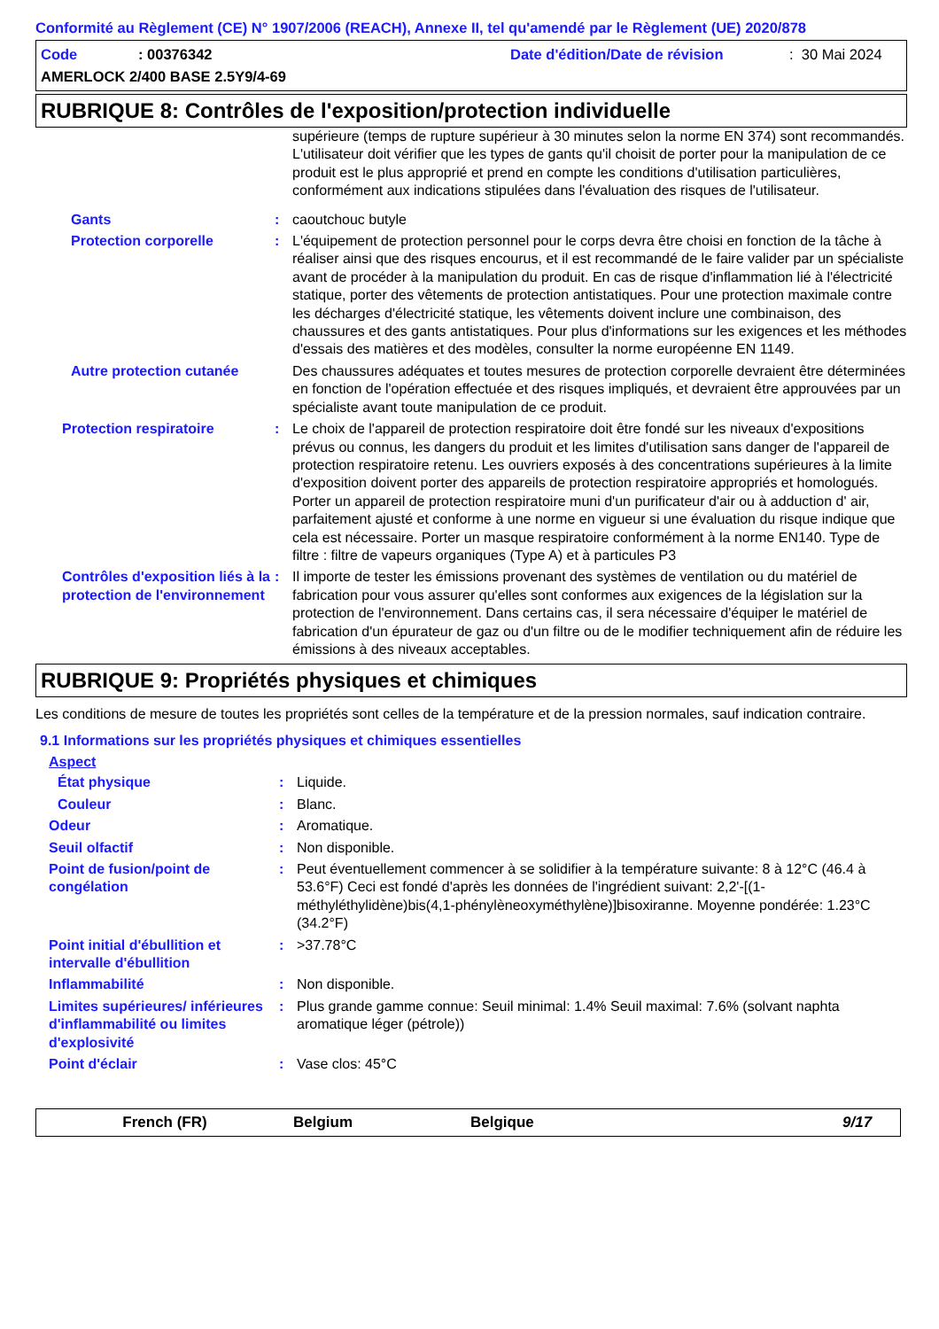Conformité au Règlement (CE) N° 1907/2006 (REACH), Annexe II, tel qu'amendé par le Règlement (UE) 2020/878
Code: 00376342 Date d'édition/Date de révision: 30 Mai 2024
AMERLOCK 2/400 BASE 2.5Y9/4-69
RUBRIQUE 8: Contrôles de l'exposition/protection individuelle
supérieure (temps de rupture supérieur à 30 minutes selon la norme EN 374) sont recommandés. L'utilisateur doit vérifier que les types de gants qu'il choisit de porter pour la manipulation de ce produit est le plus approprié et prend en compte les conditions d'utilisation particulières, conformément aux indications stipulées dans l'évaluation des risques de l'utilisateur.
Gants: caoutchouc butyle
Protection corporelle: L'équipement de protection personnel pour le corps devra être choisi en fonction de la tâche à réaliser ainsi que des risques encourus, et il est recommandé de le faire valider par un spécialiste avant de procéder à la manipulation du produit. En cas de risque d'inflammation lié à l'électricité statique, porter des vêtements de protection antistatiques. Pour une protection maximale contre les décharges d'électricité statique, les vêtements doivent inclure une combinaison, des chaussures et des gants antistatiques. Pour plus d'informations sur les exigences et les méthodes d'essais des matières et des modèles, consulter la norme européenne EN 1149.
Autre protection cutanée Des chaussures adéquates et toutes mesures de protection corporelle devraient être déterminées en fonction de l'opération effectuée et des risques impliqués, et devraient être approuvées par un spécialiste avant toute manipulation de ce produit.
Protection respiratoire: Le choix de l'appareil de protection respiratoire doit être fondé sur les niveaux d'expositions prévus ou connus, les dangers du produit et les limites d'utilisation sans danger de l'appareil de protection respiratoire retenu. Les ouvriers exposés à des concentrations supérieures à la limite d'exposition doivent porter des appareils de protection respiratoire appropriés et homologués. Porter un appareil de protection respiratoire muni d'un purificateur d'air ou à adduction d' air, parfaitement ajusté et conforme à une norme en vigueur si une évaluation du risque indique que cela est nécessaire. Porter un masque respiratoire conformément à la norme EN140. Type de filtre : filtre de vapeurs organiques (Type A) et à particules P3
Contrôles d'exposition liés à la protection de l'environnement: Il importe de tester les émissions provenant des systèmes de ventilation ou du matériel de fabrication pour vous assurer qu'elles sont conformes aux exigences de la législation sur la protection de l'environnement. Dans certains cas, il sera nécessaire d'équiper le matériel de fabrication d'un épurateur de gaz ou d'un filtre ou de le modifier techniquement afin de réduire les émissions à des niveaux acceptables.
RUBRIQUE 9: Propriétés physiques et chimiques
Les conditions de mesure de toutes les propriétés sont celles de la température et de la pression normales, sauf indication contraire.
9.1 Informations sur les propriétés physiques et chimiques essentielles
Aspect
État physique: Liquide.
Couleur: Blanc.
Odeur: Aromatique.
Seuil olfactif: Non disponible.
Point de fusion/point de congélation: Peut éventuellement commencer à se solidifier à la température suivante: 8 à 12°C (46.4 à 53.6°F) Ceci est fondé d'après les données de l'ingrédient suivant: 2,2'-[(1-méthyléthylidène)bis(4,1-phénylèneoxyméthylène)]bisoxiranne. Moyenne pondérée: 1.23°C (34.2°F)
Point initial d'ébullition et intervalle d'ébullition: >37.78°C
Inflammabilité: Non disponible.
Limites supérieures/ inférieures d'inflammabilité ou limites d'explosivité: Plus grande gamme connue: Seuil minimal: 1.4% Seuil maximal: 7.6% (solvant naphta aromatique léger (pétrole))
Point d'éclair: Vase clos: 45°C
French (FR) Belgium Belgique 9/17